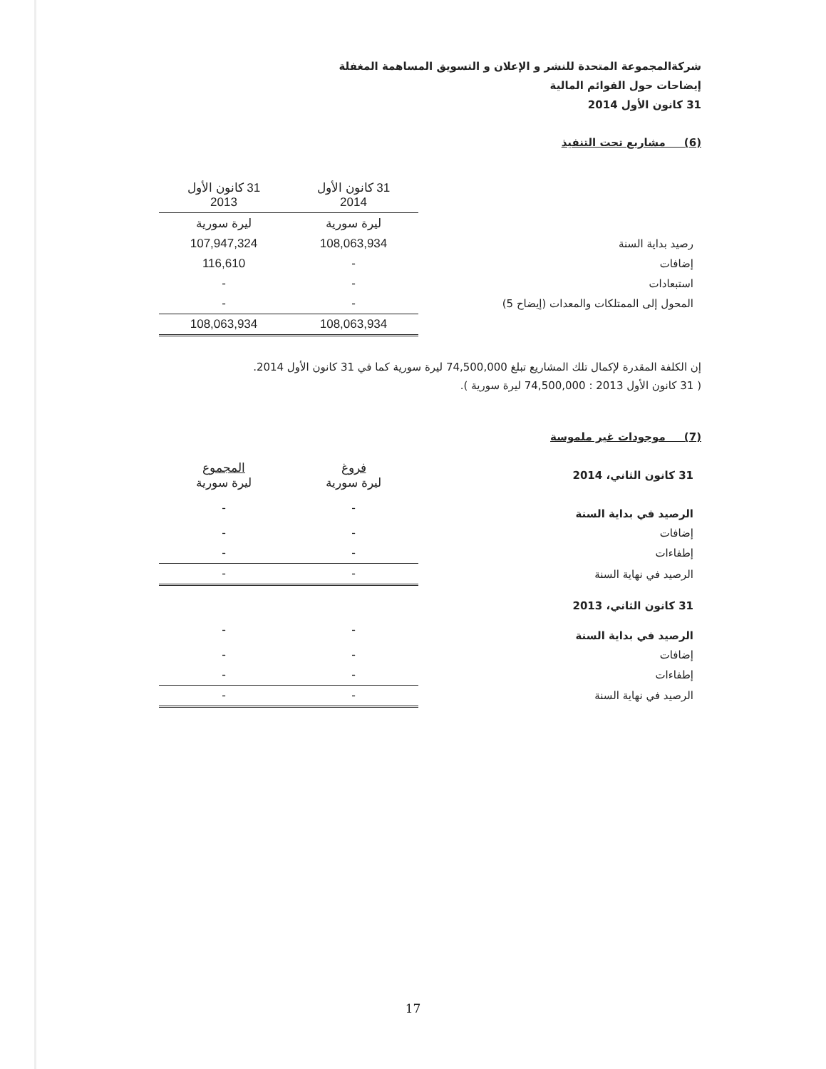شركةالمجموعة المتحدة للنشر و الإعلان و التسويق المساهمة المغفلة
إيضاحات حول القوائم المالية
31 كانون الأول 2014
(6) مشاريع تحت التنفيذ
| | 31 كانون الأول 2014 | 31 كانون الأول 2013 |
| | ليرة سورية | ليرة سورية |
| رصيد بداية السنة | 108,063,934 | 107,947,324 |
| إضافات | - | 116,610 |
| استبعادات | - | - |
| المحول إلى الممتلكات والمعدات (إيضاح 5) | - | - |
| | 108,063,934 | 108,063,934 |
إن الكلفة المقدرة لإكمال تلك المشاريع تبلغ 74,500,000 ليرة سورية كما في 31 كانون الأول 2014.
( 31 كانون الأول 2013 : 74,500,000 ليرة سورية ).
(7) موجودات غير ملموسة
| 31 كانون الثاني، 2014 | فروغ ليرة سورية | المجموع ليرة سورية |
| الرصيد في بداية السنة | - | - |
| إضافات | - | - |
| إطفاءات | - | - |
| الرصيد في نهاية السنة | - | - |
| 31 كانون الثاني، 2013 | | |
| الرصيد في بداية السنة | - | - |
| إضافات | - | - |
| إطفاءات | - | - |
| الرصيد في نهاية السنة | - | - |
17